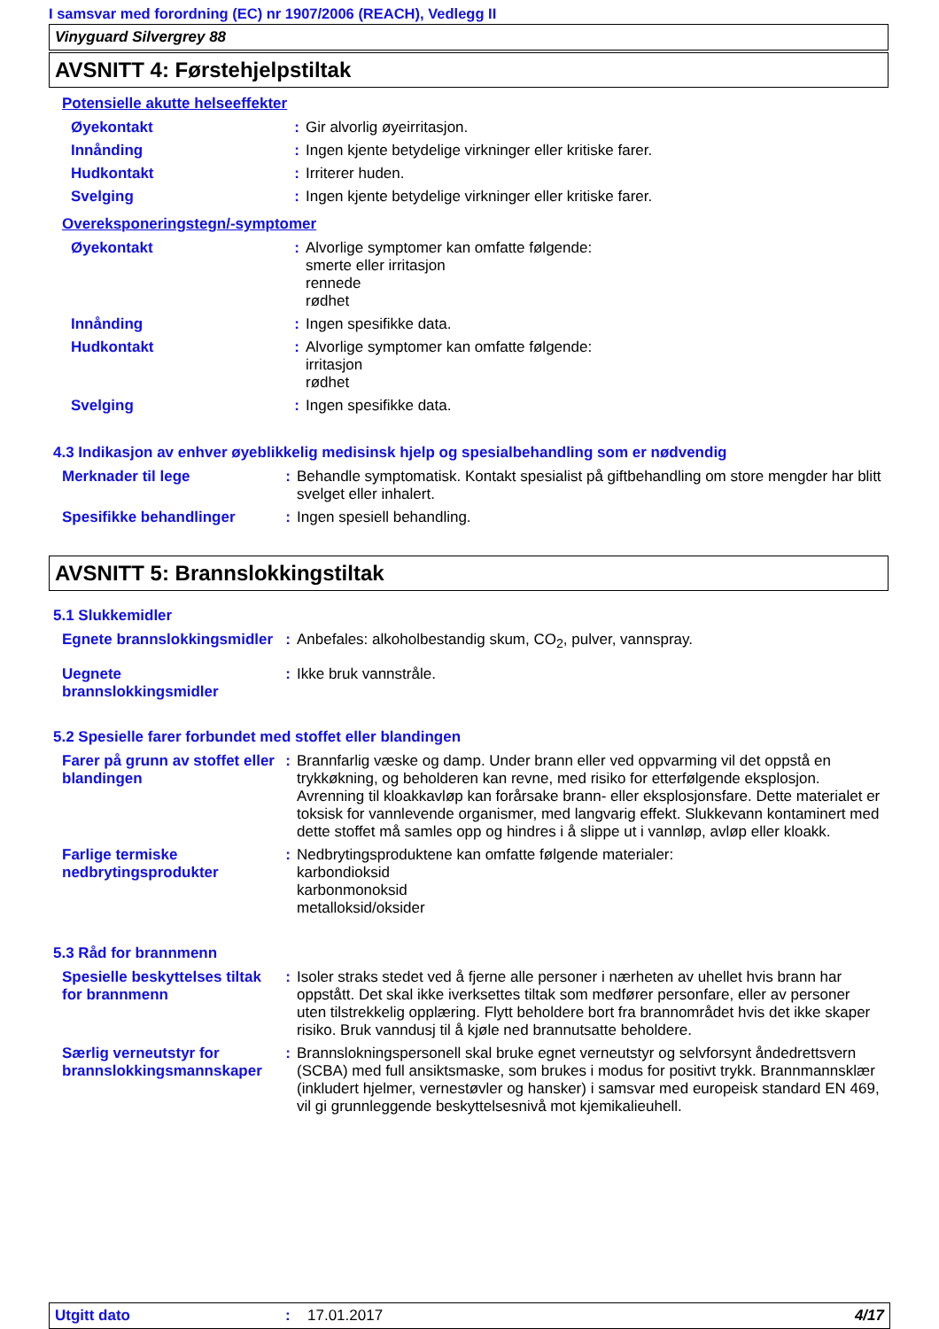I samsvar med forordning (EC) nr 1907/2006 (REACH), Vedlegg II
Vinyguard Silvergrey 88
AVSNITT 4: Førstehjelpstiltak
Potensielle akutte helseeffekter
| Øyekontakt | : | Gir alvorlig øyeirritasjon. |
| Innånding | : | Ingen kjente betydelige virkninger eller kritiske farer. |
| Hudkontakt | : | Irriterer huden. |
| Svelging | : | Ingen kjente betydelige virkninger eller kritiske farer. |
Overeksponeringstegn/-symptomer
| Øyekontakt | : | Alvorlige symptomer kan omfatte følgende: smerte eller irritasjon rennede rødhet |
| Innånding | : | Ingen spesifikke data. |
| Hudkontakt | : | Alvorlige symptomer kan omfatte følgende: irritasjon rødhet |
| Svelging | : | Ingen spesifikke data. |
4.3 Indikasjon av enhver øyeblikkelig medisinsk hjelp og spesialbehandling som er nødvendig
| Merknader til lege | : | Behandle symptomatisk. Kontakt spesialist på giftbehandling om store mengder har blitt svelget eller inhalert. |
| Spesifikke behandlinger | : | Ingen spesiell behandling. |
AVSNITT 5: Brannslokkingstiltak
5.1 Slukkemidler
| Egnete brannslokkingsmidler | : | Anbefales: alkoholbestandig skum, CO<sub>2</sub>, pulver, vannspray. |
| Uegnete brannslokkingsmidler | : | Ikke bruk vannstråle. |
5.2 Spesielle farer forbundet med stoffet eller blandingen
| Farer på grunn av stoffet eller blandingen | : | Brannfarlig væske og damp. Under brann eller ved oppvarming vil det oppstå en trykkøkning, og beholderen kan revne, med risiko for etterfølgende eksplosjon. Avrenning til kloakkavløp kan forårsake brann- eller eksplosjonsfare. Dette materialet er toksisk for vannlevende organismer, med langvarig effekt. Slukkevann kontaminert med dette stoffet må samles opp og hindres i å slippe ut i vannløp, avløp eller kloakk. |
| Farlige termiske nedbrytingsprodukter | : | Nedbrytingsproduktene kan omfatte følgende materialer: karbondioksid karbonmonoksid metalloksid/oksider |
5.3 Råd for brannmenn
| Spesielle beskyttelses tiltak for brannmenn | : | Isoler straks stedet ved å fjerne alle personer i nærheten av uhellet hvis brann har oppstått. Det skal ikke iverksettes tiltak som medfører personfare, eller av personer uten tilstrekkelig opplæring. Flytt beholdere bort fra brannområdet hvis det ikke skaper risiko. Bruk vanndusj til å kjøle ned brannutsatte beholdere. |
| Særlig verneutstyr for brannslokkingsmannskaper | : | Brannslokningspersonell skal bruke egnet verneutstyr og selvforsynt åndedrettsvern (SCBA) med full ansiktsmaske, som brukes i modus for positivt trykk. Brannmannsklær (inkludert hjelmer, vernestøvler og hansker) i samsvar med europeisk standard EN 469, vil gi grunnleggende beskyttelsesnivå mot kjemikalieuhell. |
Utgitt dato: 17.01.2017 4/17